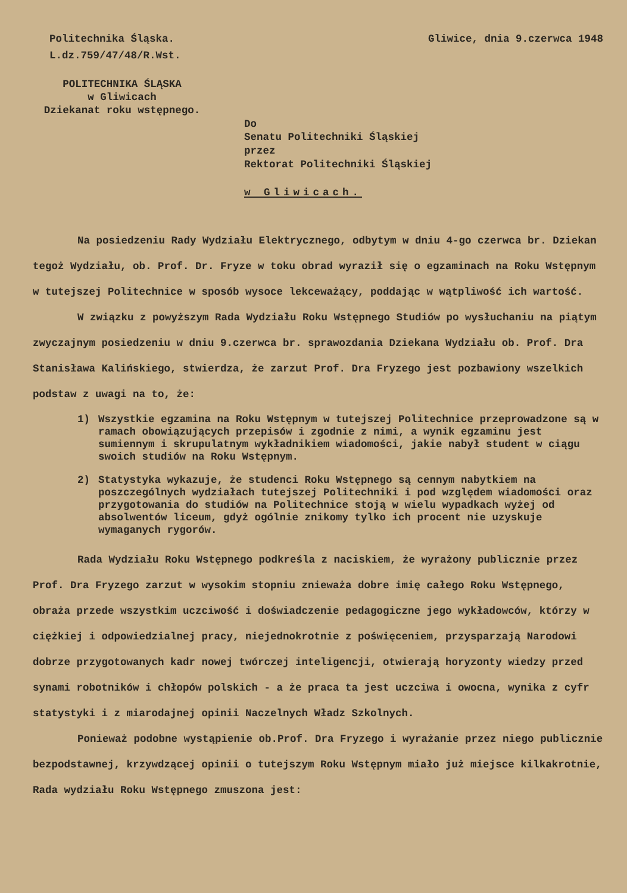Politechnika Śląska.
L.dz.759/47/48/R.Wst.
Gliwice, dnia 9.czerwca 1948
POLITECHNIKA ŚLĄSKA
w Gliwicach
Dziekanat roku wstępnego.
Do
Senatu Politechniki Śląskiej
przez
Rektorat Politechniki Śląskiej
w Gliwicach.
Na posiedzeniu Rady Wydziału Elektrycznego, odbytym w dniu 4-go czerwca br. Dziekan tegoż Wydziału, ob. Prof. Dr. Fryze w toku obrad wyraził się o egzaminach na Roku Wstępnym w tutejszej Politechnice w sposób wysoce lekceważący, poddając w wątpliwość ich wartość.
W związku z powyższym Rada Wydziału Roku Wstępnego Studiów po wysłuchaniu na piątym zwyczajnym posiedzeniu w dniu 9.czerwca br. sprawozdania Dziekana Wydziału ob. Prof. Dra Stanisława Kalińskiego, stwierdza, że zarzut Prof. Dra Fryzego jest pozbawiony wszelkich podstaw z uwagi na to, że:
1) Wszystkie egzamina na Roku Wstępnym w tutejszej Politechnice przeprowadzone są w ramach obowiązujących przepisów i zgodnie z nimi, a wynik egzaminu jest sumiennym i skrupulatnym wykładnikiem wiadomości, jakie nabył student w ciągu swoich studiów na Roku Wstępnym.
2) Statystyka wykazuje, że studenci Roku Wstępnego są cennym nabytkiem na poszczególnych wydziałach tutejszej Politechniki i pod względem wiadomości oraz przygotowania do studiów na Politechnice stoją w wielu wypadkach wyżej od absolwentów liceum, gdyż ogólnie znikomy tylko ich procent nie uzyskuje wymaganych rygorów.
Rada Wydziału Roku Wstępnego podkreśla z naciskiem, że wyrażony publicznie przez Prof. Dra Fryzego zarzut w wysokim stopniu znieważa dobre imię całego Roku Wstępnego, obraża przede wszystkim uczciwość i doświadczenie pedagogiczne jego wykładowców, którzy w ciężkiej i odpowiedzialnej pracy, niejednokrotnie z poświęceniem, przysparzają Narodowi dobrze przygotowanych kadr nowej twórczej inteligencji, otwierają horyzonty wiedzy przed synami robotników i chłopów polskich - a że praca ta jest uczciwa i owocna, wynika z cyfr statystyki i z miarodajnej opinii Naczelnych Władz Szkolnych.
Ponieważ podobne wystąpienie ob.Prof. Dra Fryzego i wyrażanie przez niego publicznie bezpodstawnej, krzywdzącej opinii o tutejszym Roku Wstępnym miało już miejsce kilkakrotnie, Rada wydziału Roku Wstępnego zmuszona jest: